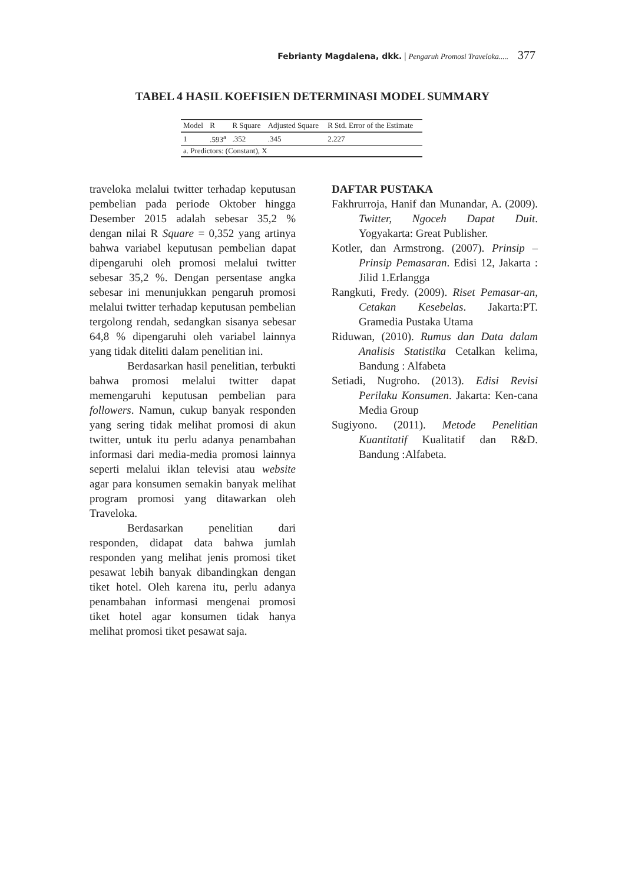Febrianty Magdalena, dkk. | Pengaruh Promosi Traveloka..... 377
TABEL 4 HASIL KOEFISIEN DETERMINASI MODEL SUMMARY
| Model | R | R Square | Adjusted Square | R Std. Error of the Estimate |
| --- | --- | --- | --- | --- |
| 1 | .593<sup>a</sup> | .352 | .345 | 2.227 |
| a. Predictors: (Constant), X | | | | |
traveloka melalui twitter terhadap keputusan pembelian pada periode Oktober hingga Desember 2015 adalah sebesar 35,2 % dengan nilai R Square = 0,352 yang artinya bahwa variabel keputusan pembelian dapat dipengaruhi oleh promosi melalui twitter sebesar 35,2 %. Dengan persentase angka sebesar ini menunjukkan pengaruh promosi melalui twitter terhadap keputusan pembelian tergolong rendah, sedangkan sisanya sebesar 64,8 % dipengaruhi oleh variabel lainnya yang tidak diteliti dalam penelitian ini.
Berdasarkan hasil penelitian, terbukti bahwa promosi melalui twitter dapat memengaruhi keputusan pembelian para followers. Namun, cukup banyak responden yang sering tidak melihat promosi di akun twitter, untuk itu perlu adanya penambahan informasi dari media-media promosi lainnya seperti melalui iklan televisi atau website agar para konsumen semakin banyak melihat program promosi yang ditawarkan oleh Traveloka.
Berdasarkan penelitian dari responden, didapat data bahwa jumlah responden yang melihat jenis promosi tiket pesawat lebih banyak dibandingkan dengan tiket hotel. Oleh karena itu, perlu adanya penambahan informasi mengenai promosi tiket hotel agar konsumen tidak hanya melihat promosi tiket pesawat saja.
DAFTAR PUSTAKA
Fakhrurroja, Hanif dan Munandar, A. (2009). Twitter, Ngoceh Dapat Duit. Yogyakarta: Great Publisher.
Kotler, dan Armstrong. (2007). Prinsip – Prinsip Pemasaran. Edisi 12, Jakarta : Jilid 1.Erlangga
Rangkuti, Fredy. (2009). Riset Pemasar-an, Cetakan Kesebelas. Jakarta:PT. Gramedia Pustaka Utama
Riduwan, (2010). Rumus dan Data dalam Analisis Statistika Cetalkan kelima, Bandung : Alfabeta
Setiadi, Nugroho. (2013). Edisi Revisi Perilaku Konsumen. Jakarta: Ken-cana Media Group
Sugiyono. (2011). Metode Penelitian Kuantitatif Kualitatif dan R&D. Bandung :Alfabeta.